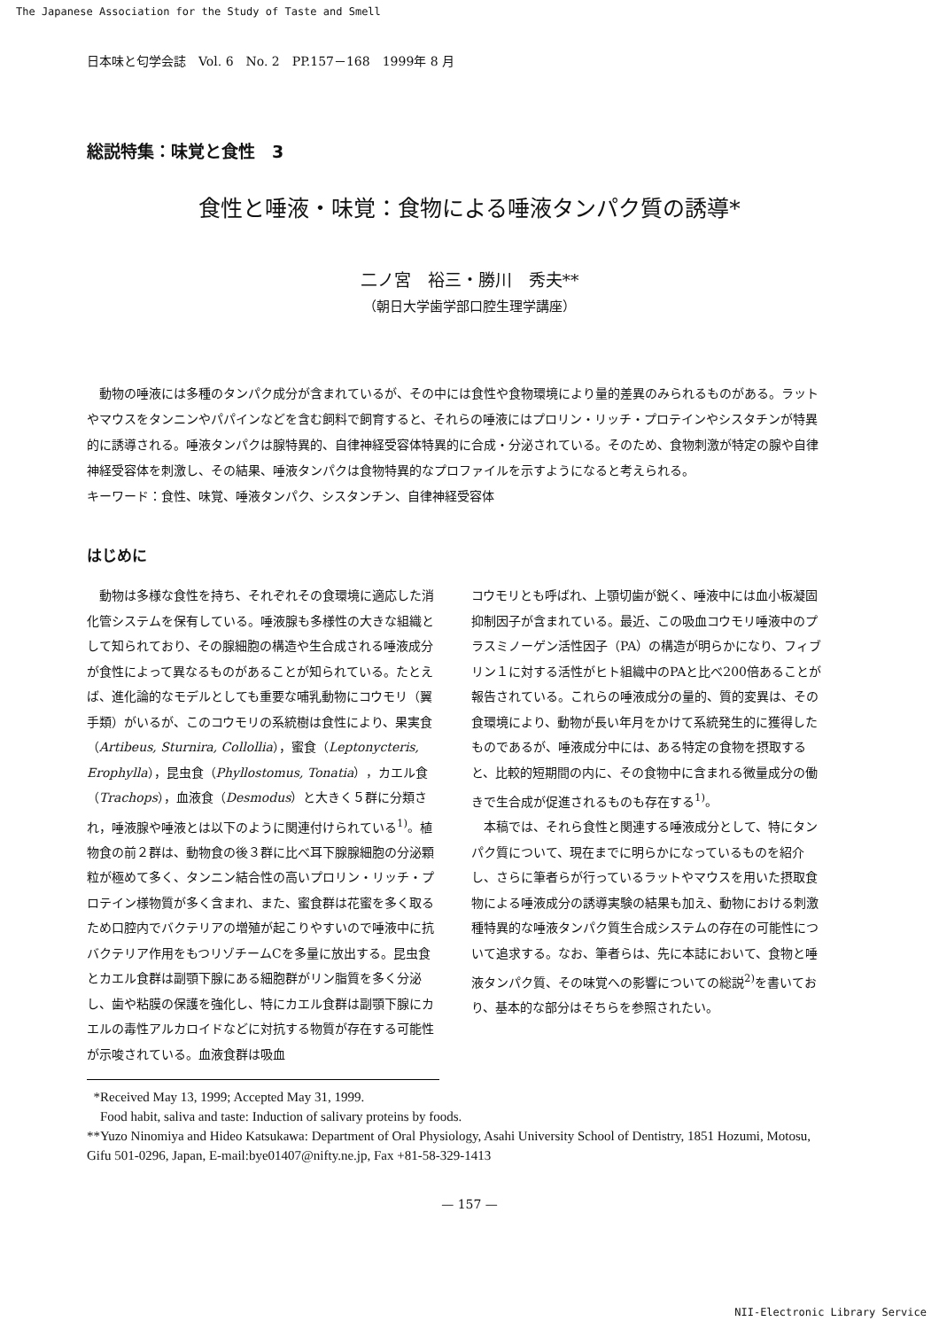The Japanese Association for the Study of Taste and Smell
日本味と匂学会誌　Vol. 6　No. 2　PP.157－168　1999年 8 月
総説特集：味覚と食性　3
食性と唾液・味覚：食物による唾液タンパク質の誘導*
二ノ宮　裕三・勝川　秀夫**
（朝日大学歯学部口腔生理学講座）
動物の唾液には多種のタンパク成分が含まれているが、その中には食性や食物環境により量的差異のみられるものがある。ラットやマウスをタンニンやパパインなどを含む飼料で飼育すると、それらの唾液にはプロリン・リッチ・プロテインやシスタチンが特異的に誘導される。唾液タンパクは腺特異的、自律神経受容体特異的に合成・分泌されている。そのため、食物刺激が特定の腺や自律神経受容体を刺激し、その結果、唾液タンパクは食物特異的なプロファイルを示すようになると考えられる。
キーワード：食性、味覚、唾液タンパク、シスタンチン、自律神経受容体
はじめに
動物は多様な食性を持ち、それぞれその食環境に適応した消化管システムを保有している。唾液腺も多様性の大きな組織として知られており、その腺細胞の構造や生合成される唾液成分が食性によって異なるものがあることが知られている。たとえば、進化論的なモデルとしても重要な哺乳動物にコウモリ（翼手類）がいるが、このコウモリの系統樹は食性により、果実食（Artibeus, Sturnira, Collollia），蜜食（Leptonycteris, Erophylla），昆虫食（Phyllostomus, Tonatia），カエル食（Trachops），血液食（Desmodus）と大きく５群に分類され，唾液腺や唾液とは以下のように関連付けられている<sup>1)</sup>。植物食の前２群は、動物食の後３群に比べ耳下腺腺細胞の分泌顆粒が極めて多く、タンニン結合性の高いプロリン・リッチ・プロテイン様物質が多く含まれ、また、蜜食群は花蜜を多く取るため口腔内でバクテリアの増殖が起こりやすいので唾液中に抗バクテリア作用をもつリゾチームCを多量に放出する。昆虫食とカエル食群は副顎下腺にある細胞群がリン脂質を多く分泌し、歯や粘膜の保護を強化し、特にカエル食群は副顎下腺にカエルの毒性アルカロイドなどに対抗する物質が存在する可能性が示唆されている。血液食群は吸血
コウモリとも呼ばれ、上顎切歯が鋭く、唾液中には血小板凝固抑制因子が含まれている。最近、この吸血コウモリ唾液中のプラスミノーゲン活性因子（PA）の構造が明らかになり、フィブリン１に対する活性がヒト組織中のPAと比べ200倍あることが報告されている。これらの唾液成分の量的、質的変異は、その食環境により、動物が長い年月をかけて系統発生的に獲得したものであるが、唾液成分中には、ある特定の食物を摂取すると、比較的短期間の内に、その食物中に含まれる微量成分の働きで生合成が促進されるものも存在する<sup>1)</sup>。
本稿では、それら食性と関連する唾液成分として、特にタンパク質について、現在までに明らかになっているものを紹介し、さらに筆者らが行っているラットやマウスを用いた摂取食物による唾液成分の誘導実験の結果も加え、動物における刺激種特異的な唾液タンパク質生合成システムの存在の可能性について追求する。なお、筆者らは、先に本誌において、食物と唾液タンパク質、その味覚への影響についての総説<sup>2)</sup>を書いており、基本的な部分はそちらを参照されたい。
*Received May 13, 1999; Accepted May 31, 1999.
Food habit, saliva and taste: Induction of salivary proteins by foods.
**Yuzo Ninomiya and Hideo Katsukawa: Department of Oral Physiology, Asahi University School of Dentistry, 1851 Hozumi, Motosu, Gifu 501-0296, Japan, E-mail:bye01407@nifty.ne.jp, Fax +81-58-329-1413
— 157 —
NII-Electronic Library Service